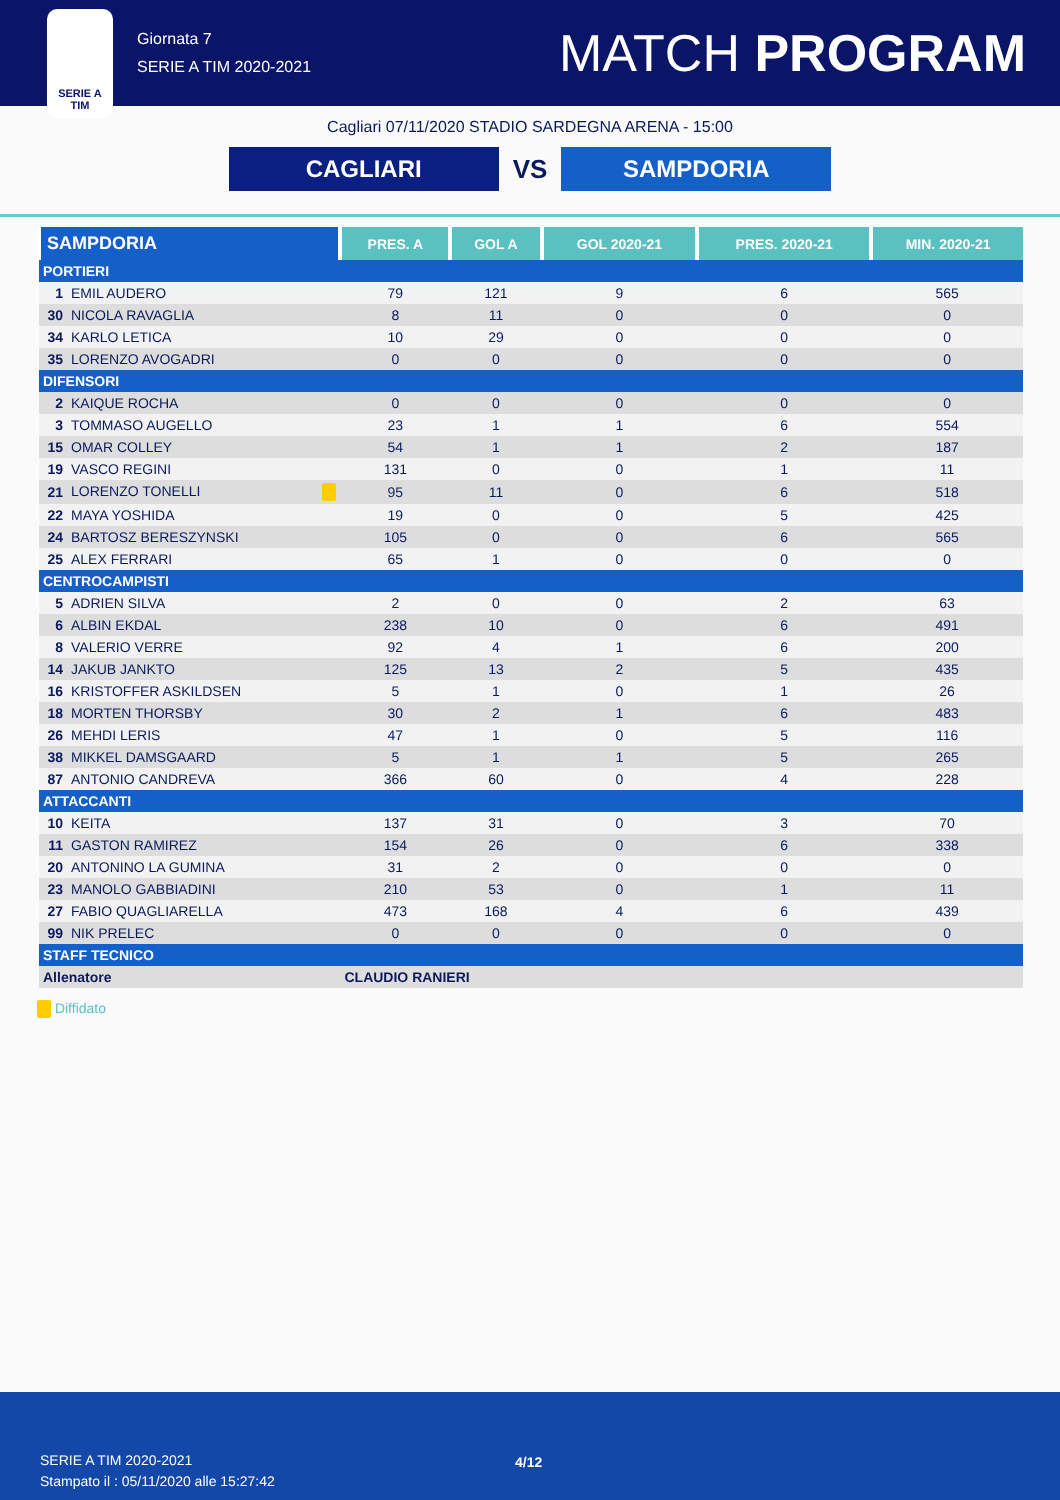SERIE A
TIM
Giornata 7
SERIE A TIM 2020-2021
MATCH PROGRAM
Cagliari 07/11/2020 STADIO SARDEGNA ARENA - 15:00
CAGLIARI
VS
SAMPDORIA
| SAMPDORIA | | PRES. A | GOL A | GOL 2020-21 | PRES. 2020-21 | MIN. 2020-21 |
| --- | --- | --- | --- | --- | --- | --- |
| PORTIERI | | | | | | |
| 1 | EMIL AUDERO | 79 | 121 | 9 | 6 | 565 |
| 30 | NICOLA RAVAGLIA | 8 | 11 | 0 | 0 | 0 |
| 34 | KARLO LETICA | 10 | 29 | 0 | 0 | 0 |
| 35 | LORENZO AVOGADRI | 0 | 0 | 0 | 0 | 0 |
| DIFENSORI | | | | | | |
| 2 | KAIQUE ROCHA | 0 | 0 | 0 | 0 | 0 |
| 3 | TOMMASO AUGELLO | 23 | 1 | 1 | 6 | 554 |
| 15 | OMAR COLLEY | 54 | 1 | 1 | 2 | 187 |
| 19 | VASCO REGINI | 131 | 0 | 0 | 1 | 11 |
| 21 | LORENZO TONELLI | 95 | 11 | 0 | 6 | 518 |
| 22 | MAYA YOSHIDA | 19 | 0 | 0 | 5 | 425 |
| 24 | BARTOSZ BERESZYNSKI | 105 | 0 | 0 | 6 | 565 |
| 25 | ALEX FERRARI | 65 | 1 | 0 | 0 | 0 |
| CENTROCAMPISTI | | | | | | |
| 5 | ADRIEN SILVA | 2 | 0 | 0 | 2 | 63 |
| 6 | ALBIN EKDAL | 238 | 10 | 0 | 6 | 491 |
| 8 | VALERIO VERRE | 92 | 4 | 1 | 6 | 200 |
| 14 | JAKUB JANKTO | 125 | 13 | 2 | 5 | 435 |
| 16 | KRISTOFFER ASKILDSEN | 5 | 1 | 0 | 1 | 26 |
| 18 | MORTEN THORSBY | 30 | 2 | 1 | 6 | 483 |
| 26 | MEHDI LERIS | 47 | 1 | 0 | 5 | 116 |
| 38 | MIKKEL DAMSGAARD | 5 | 1 | 1 | 5 | 265 |
| 87 | ANTONIO CANDREVA | 366 | 60 | 0 | 4 | 228 |
| ATTACCANTI | | | | | | |
| 10 | KEITA | 137 | 31 | 0 | 3 | 70 |
| 11 | GASTON RAMIREZ | 154 | 26 | 0 | 6 | 338 |
| 20 | ANTONINO LA GUMINA | 31 | 2 | 0 | 0 | 0 |
| 23 | MANOLO GABBIADINI | 210 | 53 | 0 | 1 | 11 |
| 27 | FABIO QUAGLIARELLA | 473 | 168 | 4 | 6 | 439 |
| 99 | NIK PRELEC | 0 | 0 | 0 | 0 | 0 |
| STAFF TECNICO | | | | | | |
| Allenatore | | CLAUDIO RANIERI | | | | |
Diffidato
SERIE A TIM 2020-2021
Stampato il : 05/11/2020 alle 15:27:42
4/12